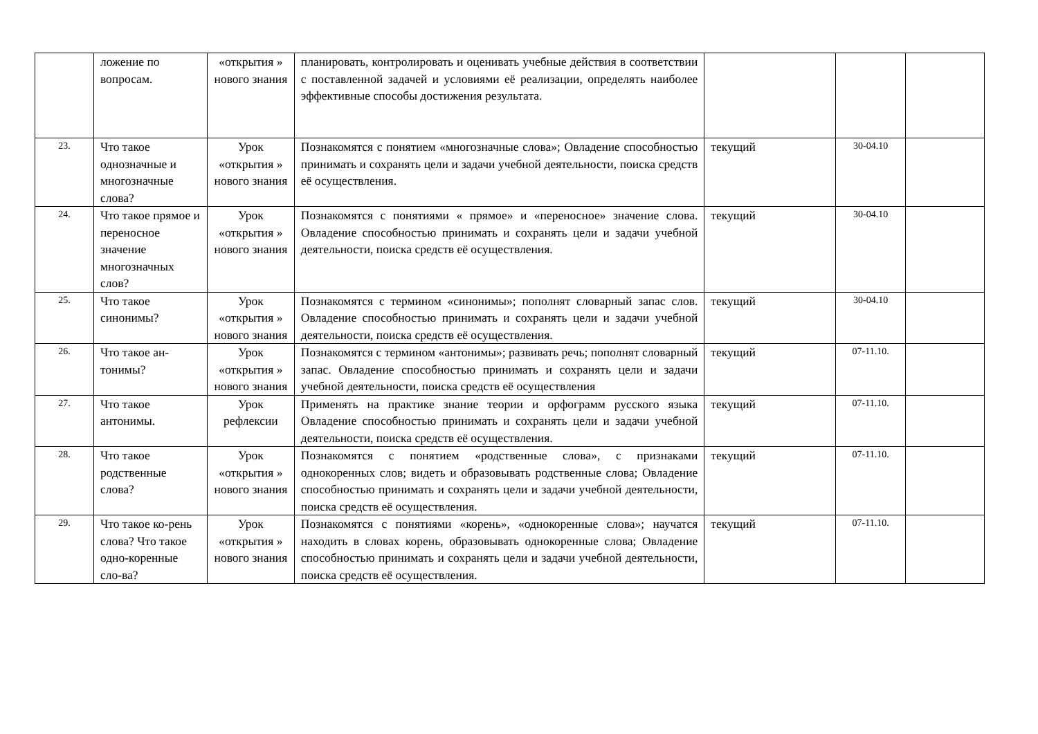| | ложение по вопросам. | «открытия » нового знания | планировать, контролировать и оценивать учебные действия в соответствии с поставленной задачей и условиями её реализации, определять наиболее эффективные способы достижения результата. | | | |
| 23. | Что такое однозначные и многозначные слова? | Урок «открытия » нового знания | Познакомятся с понятием «многозначные слова»; Овладение способностью принимать и сохранять цели и задачи учебной деятельности, поиска средств её осуществления. | текущий | 30-04.10 | |
| 24. | Что такое прямое и переносное значение многозначных слов? | Урок «открытия » нового знания | Познакомятся с понятиями « прямое» и «переносное» значение слова. Овладение способностью принимать и сохранять цели и задачи учебной деятельности, поиска средств её осуществления. | текущий | 30-04.10 | |
| 25. | Что такое синонимы? | Урок «открытия » нового знания | Познакомятся с термином «синонимы»; пополнят словарный запас слов. Овладение способностью принимать и сохранять цели и задачи учебной деятельности, поиска средств её осуществления. | текущий | 30-04.10 | |
| 26. | Что такое ан-тонимы? | Урок «открытия » нового знания | Познакомятся с термином «антонимы»; развивать речь; пополнят словарный запас. Овладение способностью принимать и сохранять цели и задачи учебной деятельности, поиска средств её осуществления | текущий | 07-11.10. | |
| 27. | Что такое антонимы. | Урок рефлексии | Применять на практике знание теории и орфограмм русского языка Овладение способностью принимать и сохранять цели и задачи учебной деятельности, поиска средств её осуществления. | текущий | 07-11.10. | |
| 28. | Что такое родственные слова? | Урок «открытия » нового знания | Познакомятся с понятием «родственные слова», с признаками однокоренных слов; видеть и образовывать родственные слова; Овладение способностью принимать и сохранять цели и задачи учебной деятельности, поиска средств её осуществления. | текущий | 07-11.10. | |
| 29. | Что такое ко-рень слова? Что такое одно-коренные сло-ва? | Урок «открытия » нового знания | Познакомятся с понятиями «корень», «однокоренные слова»; научатся находить в словах корень, образовывать однокоренные слова; Овладение способностью принимать и сохранять цели и задачи учебной деятельности, поиска средств её осуществления. | текущий | 07-11.10. | |